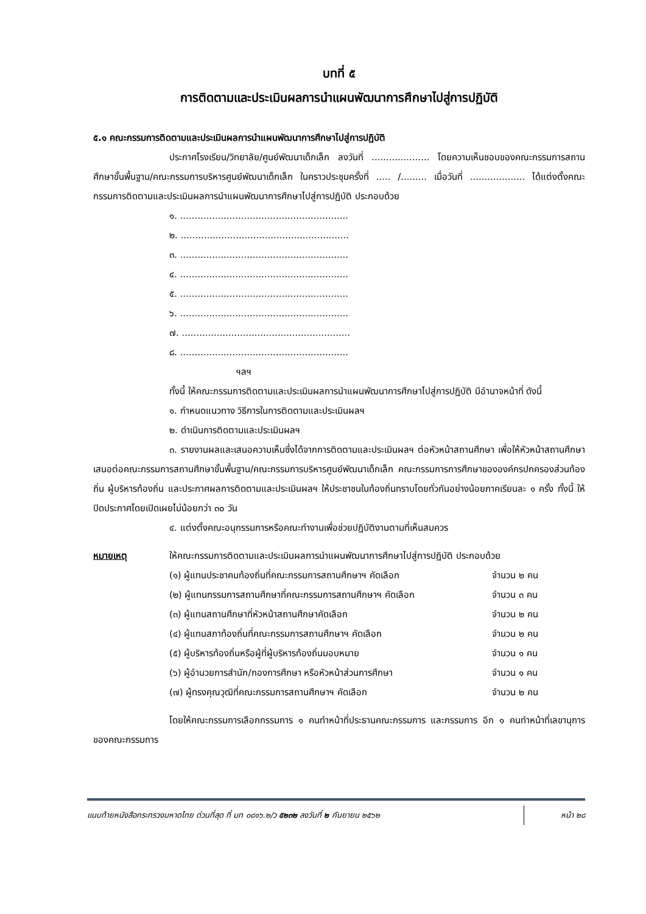บทที่ ๕
การติดตามและประเมินผลการนำแผนพัฒนาการศึกษาไปสู่การปฏิบัติ
๕.๑ คณะกรรมการติดตามและประเมินผลการนำแผนพัฒนาการศึกษาไปสู่การปฏิบัติ
ประกาศโรงเรียน/วิทยาลัย/ศูนย์พัฒนาเด็กเล็ก ลงวันที่ .................... โดยความเห็นชอบของคณะกรรมการสถานศึกษาขั้นพื้นฐาน/คณะกรรมการบริหารศูนย์พัฒนาเด็กเล็ก ในคราวประชุมครั้งที่ ..... /......... เมื่อวันที่ ................... ได้แต่งตั้งคณะกรรมการติดตามและประเมินผลการนำแผนพัฒนาการศึกษาไปสู่การปฏิบัติ ประกอบด้วย
๑. ..........................................................
๒. ..........................................................
๓. ..........................................................
๔. ..........................................................
๕. ..........................................................
๖. ..........................................................
๗. ..........................................................
๘. ..........................................................
ฯลฯ
ทั้งนี้ ให้คณะกรรมการติดตามและประเมินผลการนำแผนพัฒนาการศึกษาไปสู่การปฏิบัติ มีอำนาจหน้าที่ ดังนี้
๑. กำหนดแนวทาง วิธีการในการติดตามและประเมินผลฯ
๒. ดำเนินการติดตามและประเมินผลฯ
๓. รายงานผลและเสนอความเห็นซึ่งได้จากการติดตามและประเมินผลฯ ต่อหัวหน้าสถานศึกษา เพื่อให้หัวหน้าสถานศึกษาเสนอต่อคณะกรรมการสถานศึกษาขั้นพื้นฐาน/คณะกรรมการบริหารศูนย์พัฒนาเด็กเล็ก คณะกรรมการการศึกษาขององค์กรปกครองส่วนท้องถิ่น ผู้บริหารท้องถิ่น และประกาศผลการติดตามและประเมินผลฯ ให้ประชาชนในท้องถิ่นทราบโดยทั่วกันอย่างน้อยภาคเรียนละ ๑ ครั้ง ทั้งนี้ ให้ปิดประกาศโดยเปิดเผยไม่น้อยกว่า ๓๐ วัน
๔. แต่งตั้งคณะอนุกรรมการหรือคณะทำงานเพื่อช่วยปฏิบัติงานตามที่เห็นสมควร
หมายเหตุ ให้คณะกรรมการติดตามและประเมินผลการนำแผนพัฒนาการศึกษาไปสู่การปฏิบัติ ประกอบด้วย
| (๑) ผู้แทนประชาคมท้องถิ่นที่คณะกรรมการสถานศึกษาฯ คัดเลือก | จำนวน ๒ คน |
| (๒) ผู้แทนกรรมการสถานศึกษาที่คณะกรรมการสถานศึกษาฯ คัดเลือก | จำนวน ๓ คน |
| (๓) ผู้แทนสถานศึกษาที่หัวหน้าสถานศึกษาคัดเลือก | จำนวน ๒ คน |
| (๔) ผู้แทนสภาท้องถิ่นที่คณะกรรมการสถานศึกษาฯ คัดเลือก | จำนวน ๒ คน |
| (๕) ผู้บริหารท้องถิ่นหรือผู้ที่ผู้บริหารท้องถิ่นมอบหมาย | จำนวน ๑ คน |
| (๖) ผู้อำนวยการสำนัก/กองการศึกษา หรือหัวหน้าส่วนการศึกษา | จำนวน ๑ คน |
| (๗) ผู้ทรงคุณวุฒิที่คณะกรรมการสถานศึกษาฯ คัดเลือก | จำนวน ๒ คน |
โดยให้คณะกรรมการเลือกกรรมการ ๑ คนทำหน้าที่ประธานคณะกรรมการ และกรรมการ อีก ๑ คนทำหน้าที่เลขานุการของคณะกรรมการ
แนบท้ายหนังสือกระทรวงมหาดไทย ด่วนที่สุด ที่ มท ๐๘๑๖.๒/ว ๕๒๓๒ ลงวันที่ ๒ กันยายน ๒๕๖๒
หน้า ๒๘